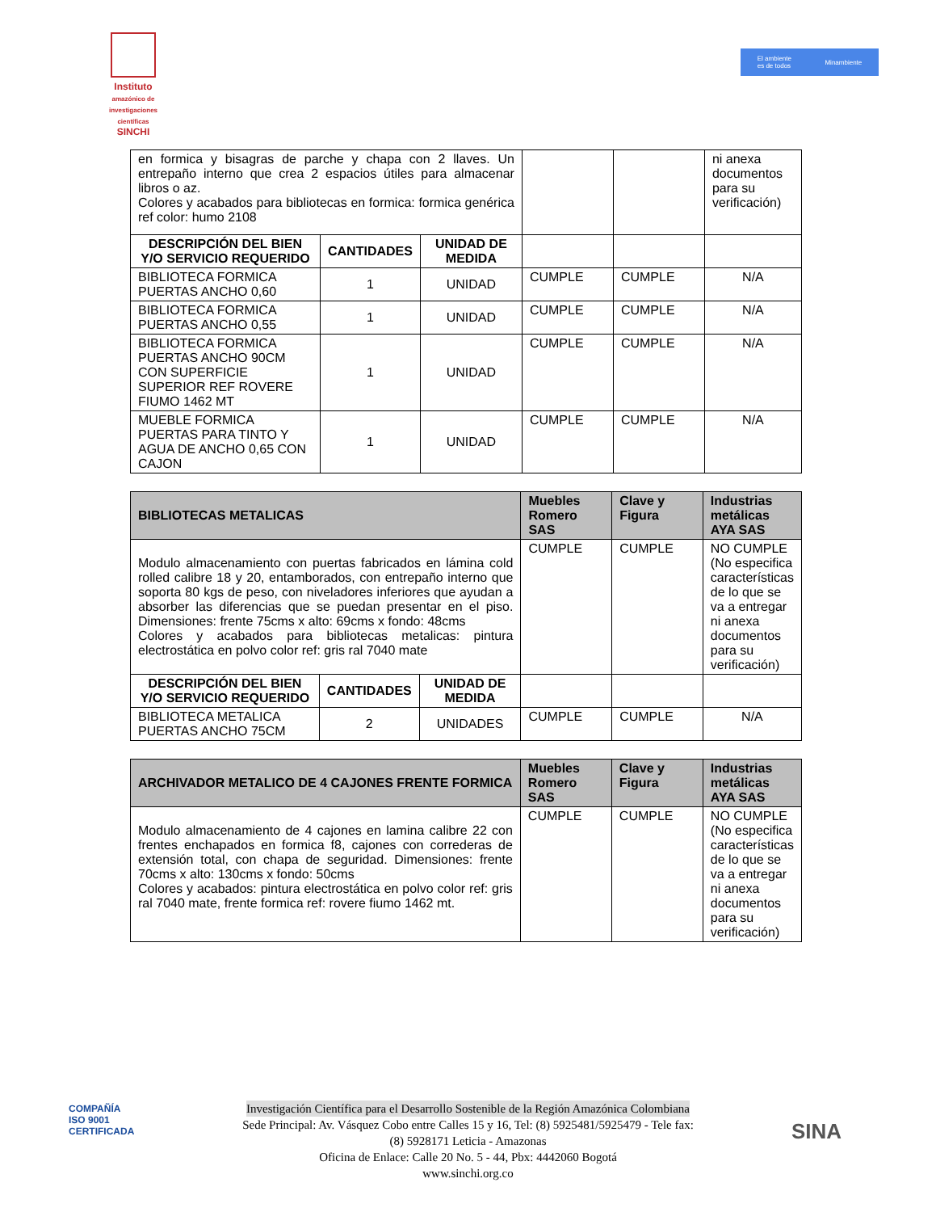Instituto
amazónico de investigaciones científicas
SINCHI
El ambiente
es de todos Minambiente
| en formica y bisagras de parche y chapa con 2 llaves. Un entrepaño interno que crea 2 espacios útiles para almacenar libros o az. Colores y acabados para bibliotecas en formica: formica genérica ref color: humo 2108 | | | | | ni anexa documentos para su verificación) |
| DESCRIPCIÓN DEL BIEN Y/O SERVICIO REQUERIDO | CANTIDADES | UNIDAD DE MEDIDA | | | |
| BIBLIOTECA FORMICA PUERTAS ANCHO 0,60 | 1 | UNIDAD | CUMPLE | CUMPLE | N/A |
| BIBLIOTECA FORMICA PUERTAS ANCHO 0,55 | 1 | UNIDAD | CUMPLE | CUMPLE | N/A |
| BIBLIOTECA FORMICA PUERTAS ANCHO 90CM CON SUPERFICIE SUPERIOR REF ROVERE FIUMO 1462 MT | 1 | UNIDAD | CUMPLE | CUMPLE | N/A |
| MUEBLE FORMICA PUERTAS PARA TINTO Y AGUA DE ANCHO 0,65 CON CAJON | 1 | UNIDAD | CUMPLE | CUMPLE | N/A |
| BIBLIOTECAS METALICAS | | | Muebles Romero SAS | Clave y Figura | Industrias metálicas AYA SAS |
| --- | --- | --- | --- | --- | --- |
| Modulo almacenamiento con puertas fabricados en lámina cold rolled calibre 18 y 20, entamborados, con entrepaño interno que soporta 80 kgs de peso, con niveladores inferiores que ayudan a absorber las diferencias que se puedan presentar en el piso. Dimensiones: frente 75cms x alto: 69cms x fondo: 48cms Colores y acabados para bibliotecas metalicas: pintura electrostática en polvo color ref: gris ral 7040 mate | | | CUMPLE | CUMPLE | NO CUMPLE (No especifica características de lo que se va a entregar ni anexa documentos para su verificación) |
| DESCRIPCIÓN DEL BIEN Y/O SERVICIO REQUERIDO | CANTIDADES | UNIDAD DE MEDIDA | | | |
| BIBLIOTECA METALICA PUERTAS ANCHO 75CM | 2 | UNIDADES | CUMPLE | CUMPLE | N/A |
| ARCHIVADOR METALICO DE 4 CAJONES FRENTE FORMICA | Muebles Romero SAS | Clave y Figura | Industrias metálicas AYA SAS |
| --- | --- | --- | --- |
| Modulo almacenamiento de 4 cajones en lamina calibre 22 con frentes enchapados en formica f8, cajones con correderas de extensión total, con chapa de seguridad. Dimensiones: frente 70cms x alto: 130cms x fondo: 50cms Colores y acabados: pintura electrostática en polvo color ref: gris ral 7040 mate, frente formica ref: rovere fiumo 1462 mt. | CUMPLE | CUMPLE | NO CUMPLE (No especifica características de lo que se va a entregar ni anexa documentos para su verificación) |
COMPAÑÍA
ISO 9001
CERTIFICADA
Investigación Científica para el Desarrollo Sostenible de la Región Amazónica Colombiana
Sede Principal: Av. Vásquez Cobo entre Calles 15 y 16, Tel: (8) 5925481/5925479 - Tele fax:
(8) 5928171 Leticia - Amazonas
Oficina de Enlace: Calle 20 No. 5 - 44, Pbx: 4442060 Bogotá
www.sinchi.org.co
SINA